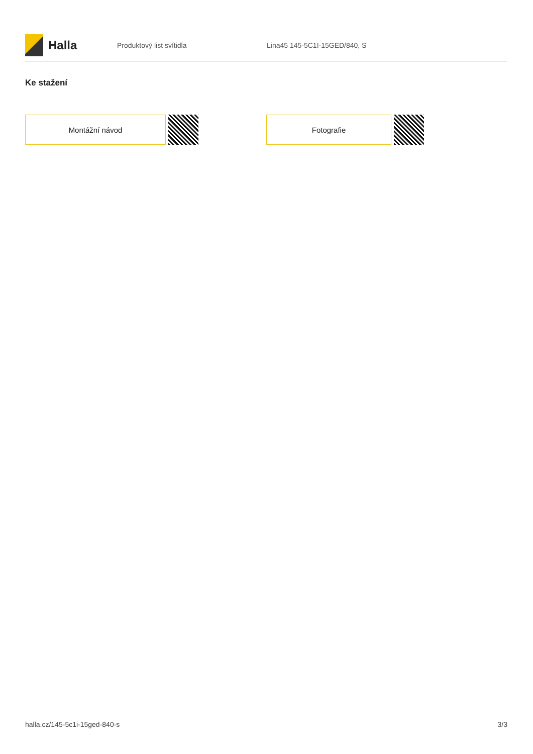Halla
Produktový list svítidla Lina45 145-5C1I-15GED/840, S
Ke stažení
Montážní návod Fotografie
halla.cz/145-5c1i-15ged-840-s 3/3